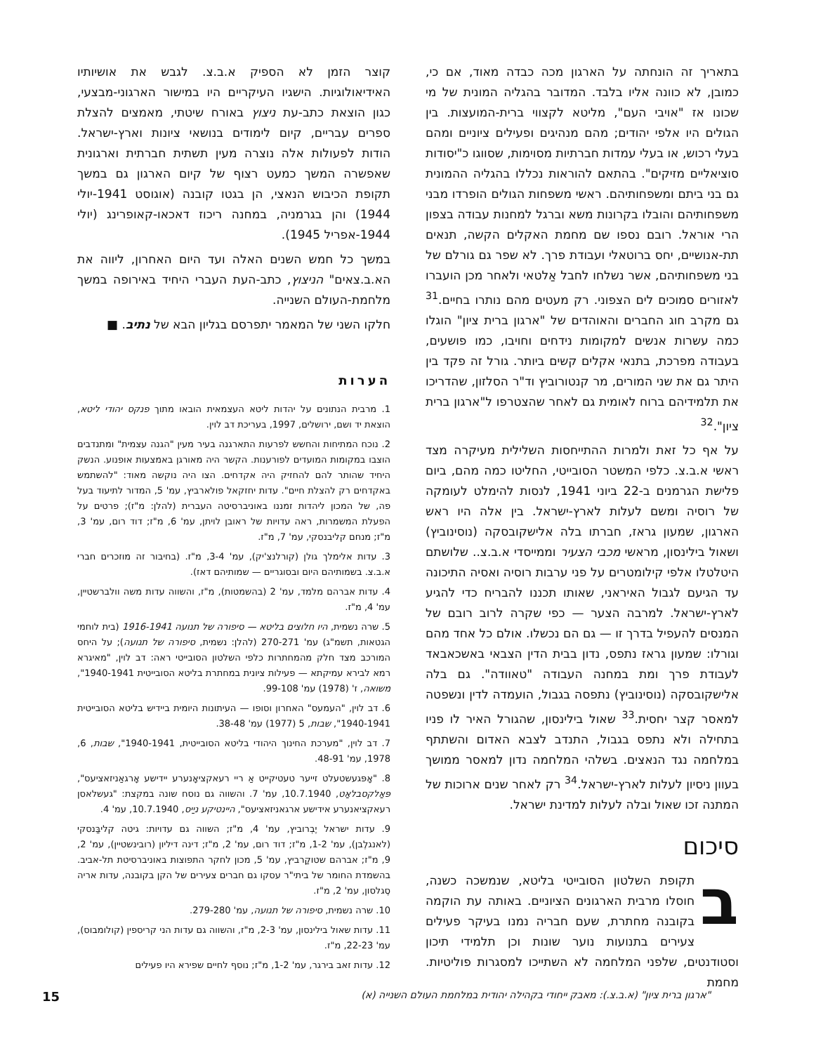בתאריך זה הונחתה על הארגון מכה כבדה מאוד, אם כי, כמובן, לא כוונה אליו בלבד. המדובר בהגליה המונית של מי שכונו אז "אויבי העם", מליטא לקצווי ברית-המועצות. בין הגולים היו אלפי יהודים; מהם מנהיגים ופעילים ציוניים ומהם בעלי רכוש, או בעלי עמדות חברתיות מסוימות, שסווגו כ"יסודות סוציאליים מזיקים". בהתאם להוראות נכללו בהגליה ההמונית גם בני ביתם ומשפחותיהם. ראשי משפחות הגולים הופרדו מבני משפחותיהם והובלו בקרונות משא וברגל למחנות עבודה בצפון הרי אוראל. רובם נספו שם מחמת האקלים הקשה, תנאים תת-אנושיים, יחס ברוטאלי ועבודת פרך. לא שפר גם גורלם של בני משפחותיהם, אשר נשלחו לחבל אַלטאי ולאחר מכן הועברו לאזורים סמוכים לים הצפוני. רק מעטים מהם נותרו בחיים.<sup>31</sup> גם מקרב חוג החברים והאוהדים של "ארגון ברית ציון" הוגלו כמה עשרות אנשים למקומות נידחים וחויבו, כמו פושעים, בעבודה מפרכת, בתנאי אקלים קשים ביותר. גורל זה פקד בין היתר גם את שני המורים, מר קנטורוביץ וד"ר הסלזון, שהדריכו את תלמידיהם ברוח לאומית גם לאחר שהצטרפו ל"ארגון ברית ציון".<sup>32</sup>
על אף כל זאת ולמרות ההתייחסות השלילית מעיקרה מצד ראשי א.ב.צ. כלפי המשטר הסובייטי, החליטו כמה מהם, ביום פלישת הגרמנים ב-22 ביוני 1941, לנסות להימלט לעומקה של רוסיה ומשם לעלות לארץ-ישראל. בין אלה היו ראש הארגון, שמעון גראז, חברתו בלה אלישקובסקה (נוסינוביץ) ושאול בילינסון, מראשי מכבי הצעיר וממייסדי א.ב.צ.. שלושתם היטלטלו אלפי קילומטרים על פני ערבות רוסיה ואסיה התיכונה עד הגיעם לגבול האיראני, שאותו תכננו להבריח כדי להגיע לארץ-ישראל. למרבה הצער — כפי שקרה לרוב רובם של המנסים להעפיל בדרך זו — גם הם נכשלו. אולם כל אחד מהם וגורלו: שמעון גראז נתפס, נדון בבית הדין הצבאי באשכאבאד לעבודת פרך ומת במחנה העבודה "טאוודה". גם בלה אלישקובסקה (נוסינוביץ) נתפסה בגבול, הועמדה לדין ונשפטה למאסר קצר יחסית.<sup>33</sup> שאול בילינסון, שהגורל האיר לו פניו בתחילה ולא נתפס בגבול, התנדב לצבא האדום והשתתף במלחמה נגד הנאצים. בשלהי המלחמה נדון למאסר ממושך בעוון ניסיון לעלות לארץ-ישראל.<sup>34</sup> רק לאחר שנים ארוכות של המתנה זכו שאול ובלה לעלות למדינת ישראל.
סיכום
בתקופת השלטון הסובייטי בליטא, שנמשכה כשנה, חוסלו מרבית הארגונים הציוניים. באותה עת הוקמה בקובנה מחתרת, שעם חבריה נמנו בעיקר פעילים צעירים בתנועות נוער שונות וכן תלמידי תיכון וסטודנטים, שלפני המלחמה לא השתייכו למסגרות פוליטיות. מחמת
קוצר הזמן לא הספיק א.ב.צ. לגבש את אושיותיו האידיאולוגיות. הישגיו העיקריים היו במישור הארגוני-מבצעי, כגון הוצאת כתב-עת ניצוץ באורח שיטתי, מאמצים להצלת ספרים עבריים, קיום לימודים בנושאי ציונות וארץ-ישראל. הודות לפעולות אלה נוצרה מעין תשתית חברתית וארגונית שאפשרה המשך כמעט רצוף של קיום הארגון גם במשך תקופת הכיבוש הנאצי, הן בגטו קובנה (אוגוסט 1941-יולי 1944) והן בגרמניה, במחנה ריכוז דאכאו-קאופרינג (יולי 1944-אפריל 1945).
במשך כל חמש השנים האלה ועד היום האחרון, ליווה את הא.ב.צאים" הניצוץ, כתב-העת העברי היחיד באירופה במשך מלחמת-העולם השנייה.
חלקו השני של המאמר יתפרסם בגליון הבא של נתיב. ■
הערות
1. מרבית הנתונים על יהדות ליטא העצמאית הובאו מתוך פנקס יהודי ליטא, הוצאת יד ושם, ירושלים, 1997, בעריכת דב לוין.
2. נוכח המתיחות והחשש לפרעות התארגנה בעיר מעין "הגנה עצמית" ומתנדבים הוצבו במקומות המועדים לפורענות. הקשר היה מאורגן באמצעות אופנוע. הנשק היחיד שהותר להם להחזיק היה אקדחים. הצו היה נוקשה מאוד: "להשתמש באקדחים רק להצלת חיים". עדות יחזקאל פולארביץ, עמ' 5, המדור לתיעוד בעל פה, של המכון ליהדות זמננו באוניברסיטה העברית (להלן: מ"ז); פרטים על הפעלת המשמרות, ראה עדויות של ראובן לויתן, עמ' 6, מ"ז; דוד רום, עמ' 3, מ"ז; מנחם קליבנסקי, עמ' 7, מ"ז.
3. עדות אלימלך גולן (קורלנצ'יק), עמ' 3-4, מ"ז. (בחיבור זה מוזכרים חברי א.ב.צ. בשמותיהם היום ובסוגריים — שמותיהם דאז).
4. עדות אברהם מלמד, עמ' 2 (בהשמטות), מ"ז, והשווה עדות משה וולברשטיין, עמ' 4, מ"ז.
5. שרה נשמית, היו חלוצים בליטא — סיפורה של תנועה 1916-1941 (בית לוחמי הגטאות, תשמ"ג) עמ' 270-271 (להלן: נשמית, סיפורה של תנועה); על היחס המורכב מצד חלק מהמחתרות כלפי השלטון הסובייטי ראה: דב לוין, "מאיגרא רמא לבירא עמיקתא — פעילות ציונית במחתרת בליטא הסובייטית 1940-1941", משואה, ז' (1978) עמ' 99-108.
6. דב לוין, "העמעס" האחרון וסופו — העיתונות היומית ביידיש בליטא הסובייטית 1940-1941", שבות, 5 (1977) עמ' 38-48.
7. דב לוין, "מערכת החינוך היהודי בליטא הסובייטית, 1940-1941", שבות, 6, 1978, עמ' 48-91.
8. "אָפּגעשטעלט זייער טעטיקייט אַ ריי רעאקציאָנערע יידישע אָרגאַניזאציעס", פּאַלקסבלאַט, 10.7.1940, עמ' 7. והשווה גם נוסח שונה במקצת: "געשלאסן רעאקציאנערע אידישע ארגאניזאציעס", היינטיקע ניַיס, 10.7.1940, עמ' 4.
9. עדות ישראל יֶבְרוביץ, עמ' 4, מ"ז; השווה גם עדויות: גיטה קליבַּנסקי (לאנגלֶבן), עמ' 1-2, מ"ז; דוד רום, עמ' 2, מ"ז; דינה דיליון (רובינשטיין), עמ' 2, 9, מ"ז; אברהם שטוקַרביץ, עמ' 5, מכון לחקר התפוצות באוניברסיטת תל-אביב. בהשמדת החומר של ביתי"ר עסקו גם חברים צעירים של הקן בקובנה, עדות אריה סֶגלסון, עמ' 2, מ"ז.
10. שרה נשמית, סיפורה של תנועה, עמ' 279-280.
11. עדות שאול בילינסון, עמ' 2-3, מ"ז, והשווה גם עדות הני קריספין (קולומבוס), עמ' 22-23, מ"ז.
12. עדות זאב בירגר, עמ' 1-2, מ"ז; נוסף לחיים שפירא היו פעילים
"ארגון ברית ציון" (א.ב.צ.): מאבק ייחודי בקהילה יהודית במלחמת העולם השנייה (א) 15